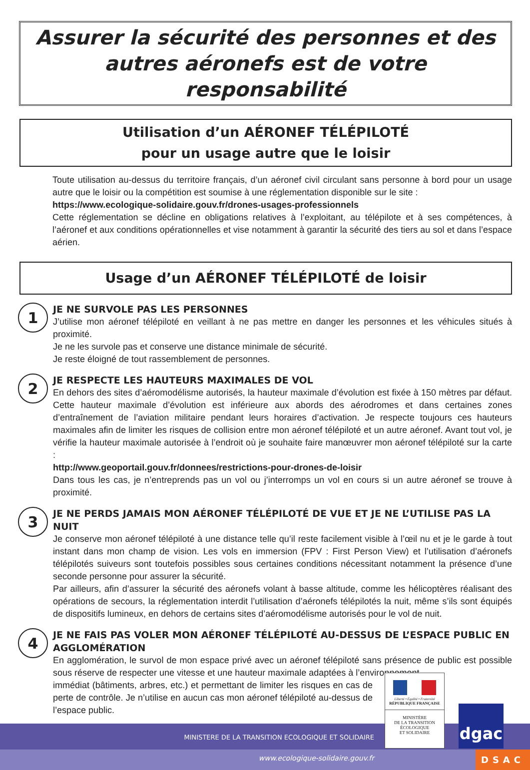Assurer la sécurité des personnes et des autres aéronefs est de votre responsabilité
Utilisation d’un AÉRONEF TÉLÉPILOTÉ
pour un usage autre que le loisir
Toute utilisation au-dessus du territoire français, d’un aéronef civil circulant sans personne à bord pour un usage autre que le loisir ou la compétition est soumise à une réglementation disponible sur le site :
https://www.ecologique-solidaire.gouv.fr/drones-usages-professionnels
Cette réglementation se décline en obligations relatives à l’exploitant, au télépilote et à ses compétences, à l’aéronef et aux conditions opérationnelles et vise notamment à garantir la sécurité des tiers au sol et dans l’espace aérien.
Usage d’un AÉRONEF TÉLÉPILOTÉ de loisir
1
JE NE SURVOLE PAS LES PERSONNES
J’utilise mon aéronef télépiloté en veillant à ne pas mettre en danger les personnes et les véhicules situés à proximité.
Je ne les survole pas et conserve une distance minimale de sécurité.
Je reste éloigné de tout rassemblement de personnes.
2
JE RESPECTE LES HAUTEURS MAXIMALES DE VOL
En dehors des sites d’aéromodélisme autorisés, la hauteur maximale d’évolution est fixée à 150 mètres par défaut. Cette hauteur maximale d’évolution est inférieure aux abords des aérodromes et dans certaines zones d’entraînement de l’aviation militaire pendant leurs horaires d’activation. Je respecte toujours ces hauteurs maximales afin de limiter les risques de collision entre mon aéronef télépiloté et un autre aéronef. Avant tout vol, je vérifie la hauteur maximale autorisée à l’endroit où je souhaite faire manœuvrer mon aéronef télépiloté sur la carte :
http://www.geoportail.gouv.fr/donnees/restrictions-pour-drones-de-loisir
Dans tous les cas, je n’entreprends pas un vol ou j’interromps un vol en cours si un autre aéronef se trouve à proximité.
3
JE NE PERDS JAMAIS MON AÉRONEF TÉLÉPILOTÉ DE VUE ET JE NE L’UTILISE PAS LA NUIT
Je conserve mon aéronef télépiloté à une distance telle qu’il reste facilement visible à l’œil nu et je le garde à tout instant dans mon champ de vision. Les vols en immersion (FPV : First Person View) et l’utilisation d’aéronefs télépilotés suiveurs sont toutefois possibles sous certaines conditions nécessitant notamment la présence d’une seconde personne pour assurer la sécurité.
Par ailleurs, afin d’assurer la sécurité des aéronefs volant à basse altitude, comme les hélicoptères réalisant des opérations de secours, la réglementation interdit l’utilisation d’aéronefs télépilotés la nuit, même s’ils sont équipés de dispositifs lumineux, en dehors de certains sites d’aéromodélisme autorisés pour le vol de nuit.
4
JE NE FAIS PAS VOLER MON AÉRONEF TÉLÉPILOTÉ AU-DESSUS DE L’ESPACE PUBLIC EN AGGLOMÉRATION
En agglomération, le survol de mon espace privé avec un aéronef télépiloté sans présence de public est possible sous réserve de respecter une vitesse et une hauteur maximale adaptées à l’environnement
immédiat (bâtiments, arbres, etc.) et permettant de limiter les risques en cas de perte de contrôle. Je n’utilise en aucun cas mon aéronef télépiloté au-dessus de l’espace public.
MINISTERE DE LA TRANSITION ECOLOGIQUE ET SOLIDAIRE
www.ecologique-solidaire.gouv.fr
Liberté • Égalité • Fraternité
RÉPUBLIQUE FRANÇAISE
MINISTÈRE
DE LA TRANSITION
ÉCOLOGIQUE
ET SOLIDAIRE
dgac
DSAC